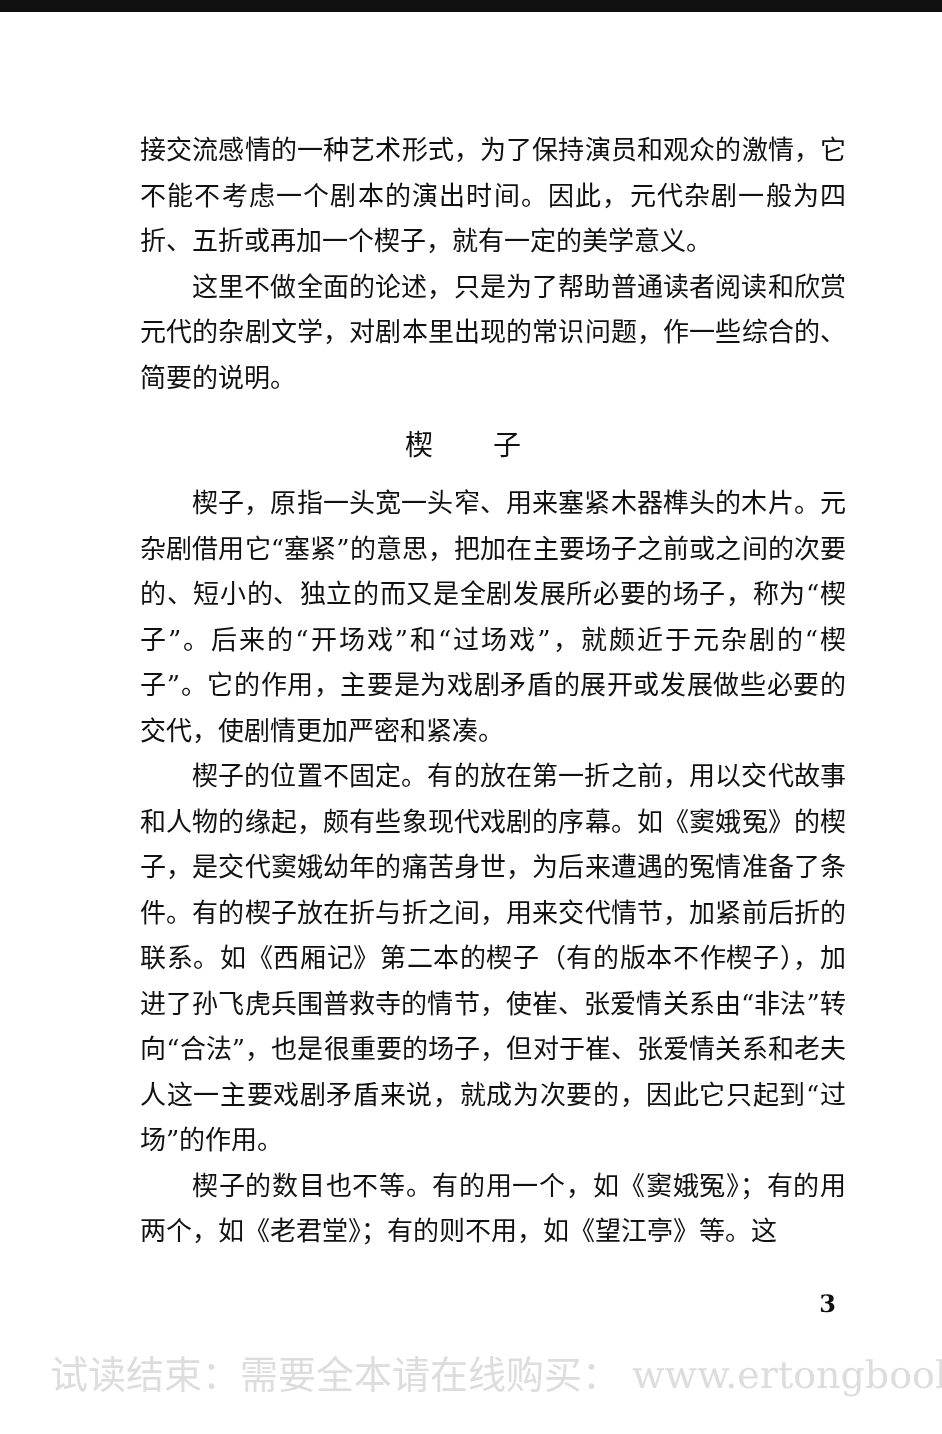接交流感情的一种艺术形式，为了保持演员和观众的激情，它不能不考虑一个剧本的演出时间。因此，元代杂剧一般为四折、五折或再加一个楔子，就有一定的美学意义。
这里不做全面的论述，只是为了帮助普通读者阅读和欣赏元代的杂剧文学，对剧本里出现的常识问题，作一些综合的、简要的说明。
楔子
楔子，原指一头宽一头窄、用来塞紧木器榫头的木片。元杂剧借用它“塞紧”的意思，把加在主要场子之前或之间的次要的、短小的、独立的而又是全剧发展所必要的场子，称为“楔子”。后来的“开场戏”和“过场戏”，就颇近于元杂剧的“楔子”。它的作用，主要是为戏剧矛盾的展开或发展做些必要的交代，使剧情更加严密和紧凑。
楔子的位置不固定。有的放在第一折之前，用以交代故事和人物的缘起，颇有些象现代戏剧的序幕。如《窦娥冤》的楔子，是交代窦娥幼年的痛苦身世，为后来遭遇的冤情准备了条件。有的楔子放在折与折之间，用来交代情节，加紧前后折的联系。如《西厢记》第二本的楔子（有的版本不作楔子），加进了孙飞虎兵围普救寺的情节，使崔、张爱情关系由“非法”转向“合法”，也是很重要的场子，但对于崔、张爱情关系和老夫人这一主要戏剧矛盾来说，就成为次要的，因此它只起到“过场”的作用。
楔子的数目也不等。有的用一个，如《窦娥冤》；有的用两个，如《老君堂》；有的则不用，如《望江亭》等。这
3
试读结束：需要全本请在线购买： www.ertongbook